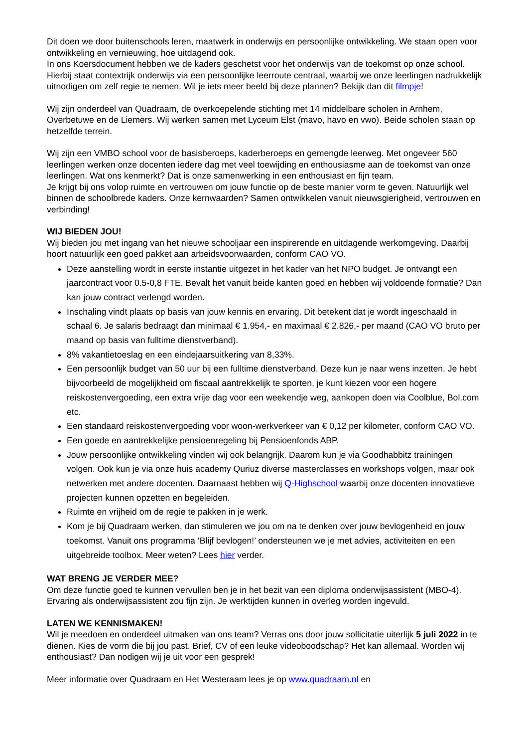Dit doen we door buitenschools leren, maatwerk in onderwijs en persoonlijke ontwikkeling. We staan open voor ontwikkeling en vernieuwing, hoe uitdagend ook.
In ons Koersdocument hebben we de kaders geschetst voor het onderwijs van de toekomst op onze school. Hierbij staat contextrijk onderwijs via een persoonlijke leerroute centraal, waarbij we onze leerlingen nadrukkelijk uitnodigen om zelf regie te nemen. Wil je iets meer beeld bij deze plannen? Bekijk dan dit filmpje!
Wij zijn onderdeel van Quadraam, de overkoepelende stichting met 14 middelbare scholen in Arnhem, Overbetuwe en de Liemers. Wij werken samen met Lyceum Elst (mavo, havo en vwo). Beide scholen staan op hetzelfde terrein.
Wij zijn een VMBO school voor de basisberoeps, kaderberoeps en gemengde leerweg. Met ongeveer 560 leerlingen werken onze docenten iedere dag met veel toewijding en enthousiasme aan de toekomst van onze leerlingen. Wat ons kenmerkt? Dat is onze samenwerking in een enthousiast en fijn team.
Je krijgt bij ons volop ruimte en vertrouwen om jouw functie op de beste manier vorm te geven. Natuurlijk wel binnen de schoolbrede kaders. Onze kernwaarden? Samen ontwikkelen vanuit nieuwsgierigheid, vertrouwen en verbinding!
WIJ BIEDEN JOU!
Wij bieden jou met ingang van het nieuwe schooljaar een inspirerende en uitdagende werkomgeving. Daarbij hoort natuurlijk een goed pakket aan arbeidsvoorwaarden, conform CAO VO.
Deze aanstelling wordt in eerste instantie uitgezet in het kader van het NPO budget. Je ontvangt een jaarcontract voor 0.5-0,8 FTE. Bevalt het vanuit beide kanten goed en hebben wij voldoende formatie? Dan kan jouw contract verlengd worden.
Inschaling vindt plaats op basis van jouw kennis en ervaring. Dit betekent dat je wordt ingeschaald in schaal 6. Je salaris bedraagt dan minimaal € 1.954,- en maximaal € 2.826,- per maand (CAO VO bruto per maand op basis van fulltime dienstverband).
8% vakantietoeslag en een eindejaarsuitkering van 8,33%.
Een persoonlijk budget van 50 uur bij een fulltime dienstverband. Deze kun je naar wens inzetten. Je hebt bijvoorbeeld de mogelijkheid om fiscaal aantrekkelijk te sporten, je kunt kiezen voor een hogere reiskostenvergoeding, een extra vrije dag voor een weekendje weg, aankopen doen via Coolblue, Bol.com etc.
Een standaard reiskostenvergoeding voor woon-werkverkeer van € 0,12 per kilometer, conform CAO VO.
Een goede en aantrekkelijke pensioenregeling bij Pensioenfonds ABP.
Jouw persoonlijke ontwikkeling vinden wij ook belangrijk. Daarom kun je via Goodhabbitz trainingen volgen. Ook kun je via onze huis academy Quriuz diverse masterclasses en workshops volgen, maar ook netwerken met andere docenten. Daarnaast hebben wij Q-Highschool waarbij onze docenten innovatieve projecten kunnen opzetten en begeleiden.
Ruimte en vrijheid om de regie te pakken in je werk.
Kom je bij Quadraam werken, dan stimuleren we jou om na te denken over jouw bevlogenheid en jouw toekomst. Vanuit ons programma ‘Blijf bevlogen!’ ondersteunen we je met advies, activiteiten en een uitgebreide toolbox. Meer weten? Lees hier verder.
WAT BRENG JE VERDER MEE?
Om deze functie goed te kunnen vervullen ben je in het bezit van een diploma onderwijsassistent (MBO-4). Ervaring als onderwijsassistent zou fijn zijn. Je werktijden kunnen in overleg worden ingevuld.
LATEN WE KENNISMAKEN!
Wil je meedoen en onderdeel uitmaken van ons team? Verras ons door jouw sollicitatie uiterlijk 5 juli 2022 in te dienen. Kies de vorm die bij jou past. Brief, CV of een leuke videoboodschap? Het kan allemaal. Worden wij enthousiast? Dan nodigen wij je uit voor een gesprek!
Meer informatie over Quadraam en Het Westeraam lees je op www.quadraam.nl en